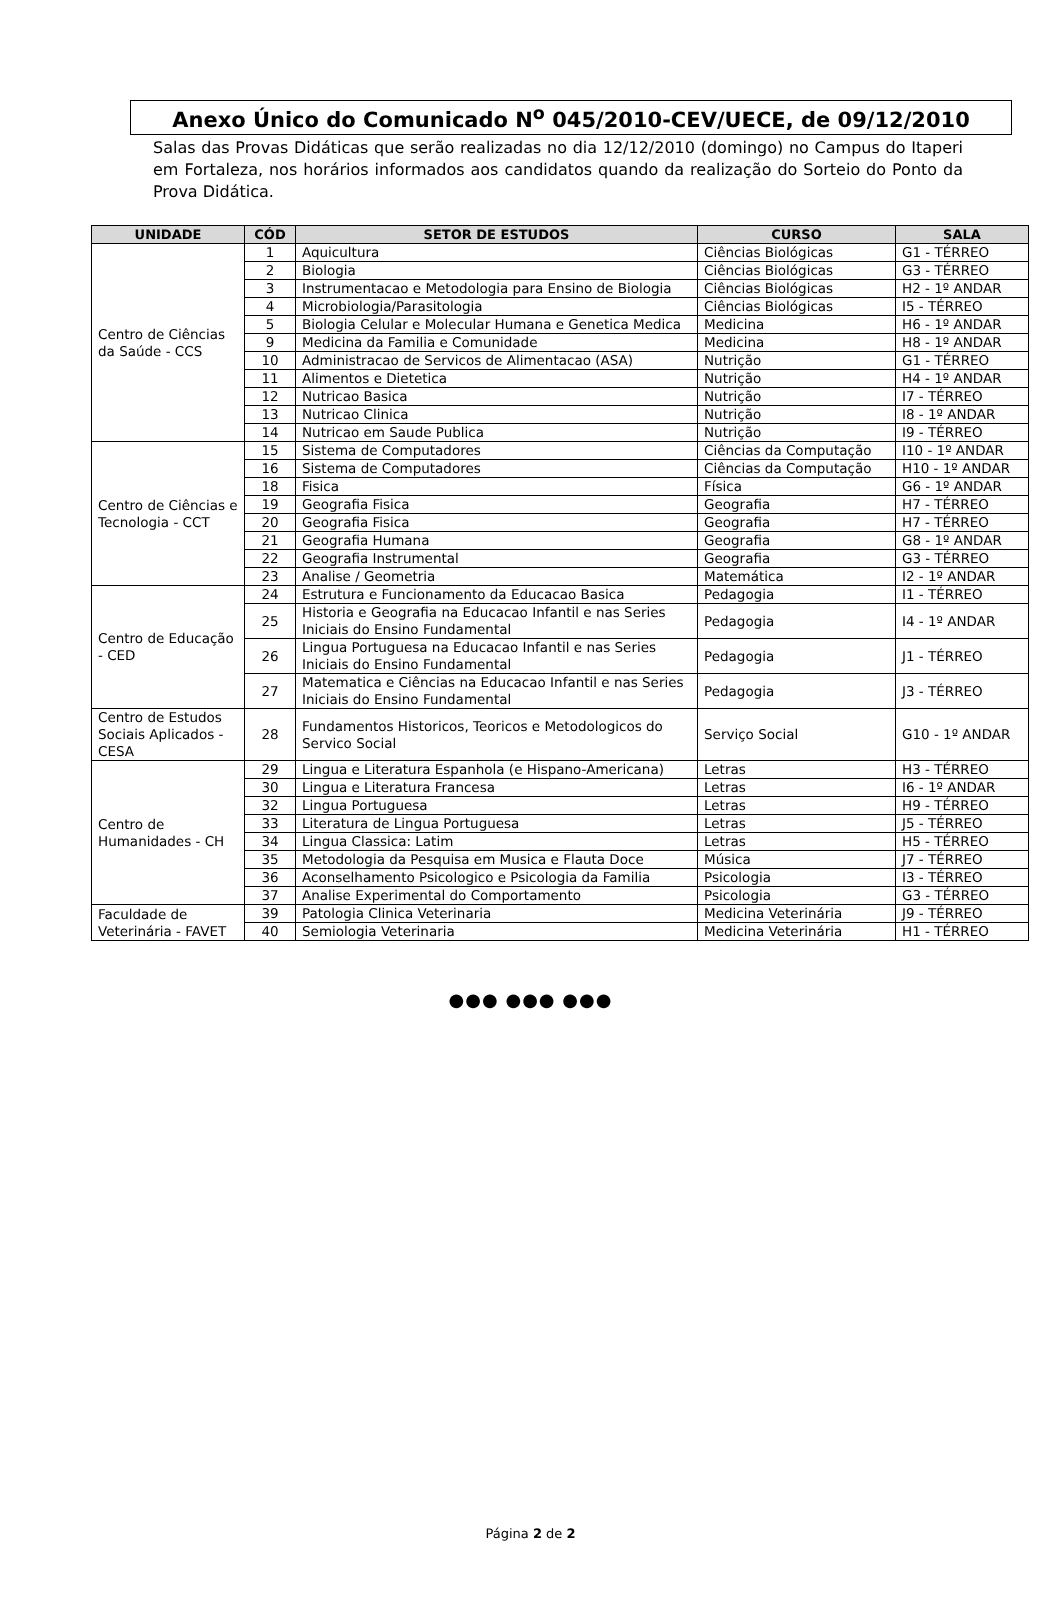Anexo Único do Comunicado N<sup>o</sup> 045/2010-CEV/UECE, de 09/12/2010
Salas das Provas Didáticas que serão realizadas no dia 12/12/2010 (domingo) no Campus do Itaperi em Fortaleza, nos horários informados aos candidatos quando da realização do Sorteio do Ponto da Prova Didática.
| UNIDADE | CÓD | SETOR DE ESTUDOS | CURSO | SALA |
| --- | --- | --- | --- | --- |
| Centro de Ciências da Saúde - CCS | 1 | Aquicultura | Ciências Biológicas | G1 - TÉRREO |
| | 2 | Biologia | Ciências Biológicas | G3 - TÉRREO |
| | 3 | Instrumentacao e Metodologia para Ensino de Biologia | Ciências Biológicas | H2 - 1º ANDAR |
| | 4 | Microbiologia/Parasitologia | Ciências Biológicas | I5 - TÉRREO |
| | 5 | Biologia Celular e Molecular Humana e Genetica Medica | Medicina | H6 - 1º ANDAR |
| | 9 | Medicina da Familia e Comunidade | Medicina | H8 - 1º ANDAR |
| | 10 | Administracao de Servicos de Alimentacao (ASA) | Nutrição | G1 - TÉRREO |
| | 11 | Alimentos e Dietetica | Nutrição | H4 - 1º ANDAR |
| | 12 | Nutricao Basica | Nutrição | I7 - TÉRREO |
| | 13 | Nutricao Clinica | Nutrição | I8 - 1º ANDAR |
| | 14 | Nutricao em Saude Publica | Nutrição | I9 - TÉRREO |
| Centro de Ciências e Tecnologia - CCT | 15 | Sistema de Computadores | Ciências da Computação | I10 - 1º ANDAR |
| | 16 | Sistema de Computadores | Ciências da Computação | H10 - 1º ANDAR |
| | 18 | Fisica | Física | G6 - 1º ANDAR |
| | 19 | Geografia Fisica | Geografia | H7 - TÉRREO |
| | 20 | Geografia Fisica | Geografia | H7 - TÉRREO |
| | 21 | Geografia Humana | Geografia | G8 - 1º ANDAR |
| | 22 | Geografia Instrumental | Geografia | G3 - TÉRREO |
| | 23 | Analise / Geometria | Matemática | I2 - 1º ANDAR |
| Centro de Educação - CED | 24 | Estrutura e Funcionamento da Educacao Basica | Pedagogia | I1 - TÉRREO |
| | 25 | Historia e Geografia na Educacao Infantil e nas Series Iniciais do Ensino Fundamental | Pedagogia | I4 - 1º ANDAR |
| | 26 | Lingua Portuguesa na Educacao Infantil e nas Series Iniciais do Ensino Fundamental | Pedagogia | J1 - TÉRREO |
| | 27 | Matematica e Ciências na Educacao Infantil e nas Series Iniciais do Ensino Fundamental | Pedagogia | J3 - TÉRREO |
| Centro de Estudos Sociais Aplicados - CESA | 28 | Fundamentos Historicos, Teoricos e Metodologicos do Servico Social | Serviço Social | G10 - 1º ANDAR |
| Centro de Humanidades - CH | 29 | Lingua e Literatura Espanhola (e Hispano-Americana) | Letras | H3 - TÉRREO |
| | 30 | Lingua e Literatura Francesa | Letras | I6 - 1º ANDAR |
| | 32 | Lingua Portuguesa | Letras | H9 - TÉRREO |
| | 33 | Literatura de Lingua Portuguesa | Letras | J5 - TÉRREO |
| | 34 | Lingua Classica: Latim | Letras | H5 - TÉRREO |
| | 35 | Metodologia da Pesquisa em Musica e Flauta Doce | Música | J7 - TÉRREO |
| | 36 | Aconselhamento Psicologico e Psicologia da Familia | Psicologia | I3 - TÉRREO |
| | 37 | Analise Experimental do Comportamento | Psicologia | G3 - TÉRREO |
| Faculdade de Veterinária - FAVET | 39 | Patologia Clinica Veterinaria | Medicina Veterinária | J9 - TÉRREO |
| | 40 | Semiologia Veterinaria | Medicina Veterinária | H1 - TÉRREO |
●●● ●●● ●●●
Página 2 de 2